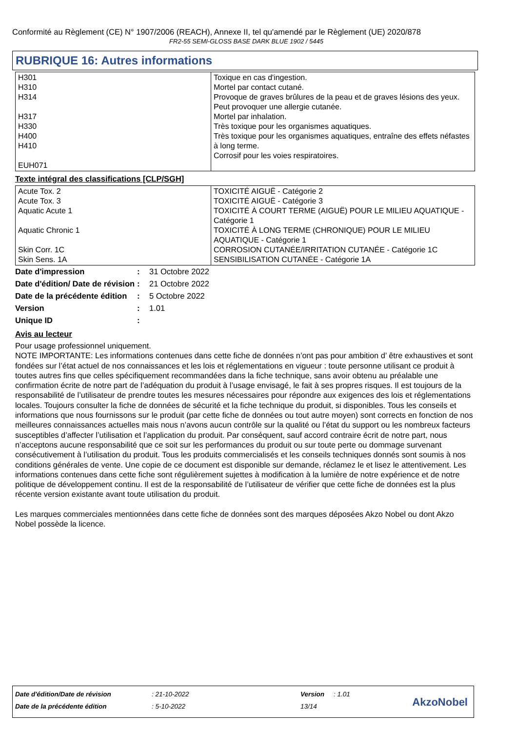Conformité au Règlement (CE) N° 1907/2006 (REACH), Annexe II, tel qu'amendé par le Règlement (UE) 2020/878
FR2-55 SEMI-GLOSS BASE DARK BLUE 1902 / 5445
RUBRIQUE 16: Autres informations
| H301 H310 H314 H317 H330 H400 H410 EUH071 | Toxique en cas d'ingestion. Mortel par contact cutané. Provoque de graves brûlures de la peau et de graves lésions des yeux. Peut provoquer une allergie cutanée. Mortel par inhalation. Très toxique pour les organismes aquatiques. Très toxique pour les organismes aquatiques, entraîne des effets néfastes à long terme. Corrosif pour les voies respiratoires. |
Texte intégral des classifications [CLP/SGH]
| Acute Tox. 2 Acute Tox. 3 Aquatic Acute 1 Aquatic Chronic 1 Skin Corr. 1C Skin Sens. 1A | TOXICITÉ AIGUË - Catégorie 2 TOXICITÉ AIGUË - Catégorie 3 TOXICITÉ À COURT TERME (AIGUË) POUR LE MILIEU AQUATIQUE - Catégorie 1 TOXICITÉ À LONG TERME (CHRONIQUE) POUR LE MILIEU AQUATIQUE - Catégorie 1 CORROSION CUTANÉE/IRRITATION CUTANÉE - Catégorie 1C SENSIBILISATION CUTANÉE - Catégorie 1A |
| Date d'impression | : | 31 Octobre 2022 |
| Date d'édition/ Date de révision | : | 21 Octobre 2022 |
| Date de la précédente édition | : | 5 Octobre 2022 |
| Version | : | 1.01 |
| Unique ID | : | |
Avis au lecteur
Pour usage professionnel uniquement.
NOTE IMPORTANTE: Les informations contenues dans cette fiche de données n’ont pas pour ambition d’ être exhaustives et sont fondées sur l’état actuel de nos connaissances et les lois et réglementations en vigueur : toute personne utilisant ce produit à toutes autres fins que celles spécifiquement recommandées dans la fiche technique, sans avoir obtenu au préalable une confirmation écrite de notre part de l’adéquation du produit à l’usage envisagé, le fait à ses propres risques. Il est toujours de la responsabilité de l’utilisateur de prendre toutes les mesures nécessaires pour répondre aux exigences des lois et réglementations locales. Toujours consulter la fiche de données de sécurité et la fiche technique du produit, si disponibles. Tous les conseils et informations que nous fournissons sur le produit (par cette fiche de données ou tout autre moyen) sont corrects en fonction de nos meilleures connaissances actuelles mais nous n’avons aucun contrôle sur la qualité ou l’état du support ou les nombreux facteurs susceptibles d’affecter l’utilisation et l’application du produit. Par conséquent, sauf accord contraire écrit de notre part, nous n’acceptons aucune responsabilité que ce soit sur les performances du produit ou sur toute perte ou dommage survenant consécutivement à l’utilisation du produit. Tous les produits commercialisés et les conseils techniques donnés sont soumis à nos conditions générales de vente. Une copie de ce document est disponible sur demande, réclamez le et lisez le attentivement. Les informations contenues dans cette fiche sont régulièrement sujettes à modification à la lumière de notre expérience et de notre politique de développement continu. Il est de la responsabilité de l’utilisateur de vérifier que cette fiche de données est la plus récente version existante avant toute utilisation du produit.
Les marques commerciales mentionnées dans cette fiche de données sont des marques déposées Akzo Nobel ou dont Akzo Nobel possède la licence.
| Date d'édition/Date de révision | : 21-10-2022 | Version | : 1.01 |
| Date de la précédente édition | : 5-10-2022 | 13/14 | |
AkzoNobel